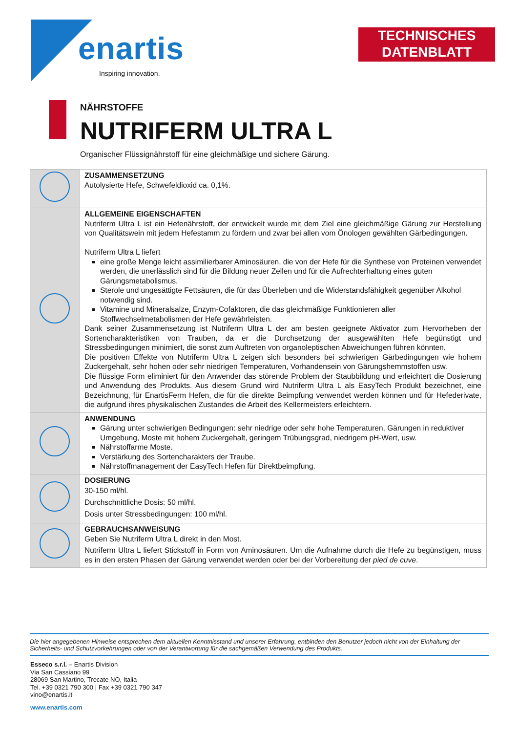enartis
Inspiring innovation.
TECHNISCHES
DATENBLATT
NÄHRSTOFFE
NUTRIFERM ULTRA L
Organischer Flüssignährstoff für eine gleichmäßige und sichere Gärung.
| | ZUSAMMENSETZUNG Autolysierte Hefe, Schwefeldioxid ca. 0,1%. |
| | ALLGEMEINE EIGENSCHAFTEN Nutriferm Ultra L ist ein Hefenährstoff, der entwickelt wurde mit dem Ziel eine gleichmäßige Gärung zur Herstellung von Qualitätswein mit jedem Hefestamm zu fördern und zwar bei allen vom Önologen gewählten Gärbedingungen. Nutriferm Ultra L liefert eine große Menge leicht assimilierbarer Aminosäuren, die von der Hefe für die Synthese von Proteinen verwendet werden, die unerlässlich sind für die Bildung neuer Zellen und für die Aufrechterhaltung eines guten Gärungsmetabolismus. Sterole und ungesättigte Fettsäuren, die für das Überleben und die Widerstandsfähigkeit gegenüber Alkohol notwendig sind. Vitamine und Mineralsalze, Enzym-Cofaktoren, die das gleichmäßige Funktionieren aller Stoffwechselmetabolismen der Hefe gewährleisten. Dank seiner Zusammensetzung ist Nutriferm Ultra L der am besten geeignete Aktivator zum Hervorheben der Sortencharakteristiken von Trauben, da er die Durchsetzung der ausgewählten Hefe begünstigt und Stressbedingungen minimiert, die sonst zum Auftreten von organoleptischen Abweichungen führen könnten. Die positiven Effekte von Nutriferm Ultra L zeigen sich besonders bei schwierigen Gärbedingungen wie hohem Zuckergehalt, sehr hohen oder sehr niedrigen Temperaturen, Vorhandensein von Gärungshemmstoffen usw. Die flüssige Form eliminiert für den Anwender das störende Problem der Staubbildung und erleichtert die Dosierung und Anwendung des Produkts. Aus diesem Grund wird Nutriferm Ultra L als EasyTech Produkt bezeichnet, eine Bezeichnung, für EnartisFerm Hefen, die für die direkte Beimpfung verwendet werden können und für Hefederivate, die aufgrund ihres physikalischen Zustandes die Arbeit des Kellermeisters erleichtern. |
| | ANWENDUNG Gärung unter schwierigen Bedingungen: sehr niedrige oder sehr hohe Temperaturen, Gärungen in reduktiver Umgebung, Moste mit hohem Zuckergehalt, geringem Trübungsgrad, niedrigem pH-Wert, usw. Nährstoffarme Moste. Verstärkung des Sortencharakters der Traube. Nährstoffmanagement der EasyTech Hefen für Direktbeimpfung. |
| | DOSIERUNG 30-150 ml/hl. Durchschnittliche Dosis: 50 ml/hl. Dosis unter Stressbedingungen: 100 ml/hl. |
| | GEBRAUCHSANWEISUNG Geben Sie Nutriferm Ultra L direkt in den Most. Nutriferm Ultra L liefert Stickstoff in Form von Aminosäuren. Um die Aufnahme durch die Hefe zu begünstigen, muss es in den ersten Phasen der Gärung verwendet werden oder bei der Vorbereitung der pied de cuve . |
Die hier angegebenen Hinweise entsprechen dem aktuellen Kenntnisstand und unserer Erfahrung, entbinden den Benutzer jedoch nicht von der Einhaltung der Sicherheits- und Schutzvorkehrungen oder von der Verantwortung für die sachgemäßen Verwendung des Produkts.
Esseco s.r.l. – Enartis Division
Via San Cassiano 99
28069 San Martino, Trecate NO, Italia
Tel. +39 0321 790 300 | Fax +39 0321 790 347
vino@enartis.it
www.enartis.com